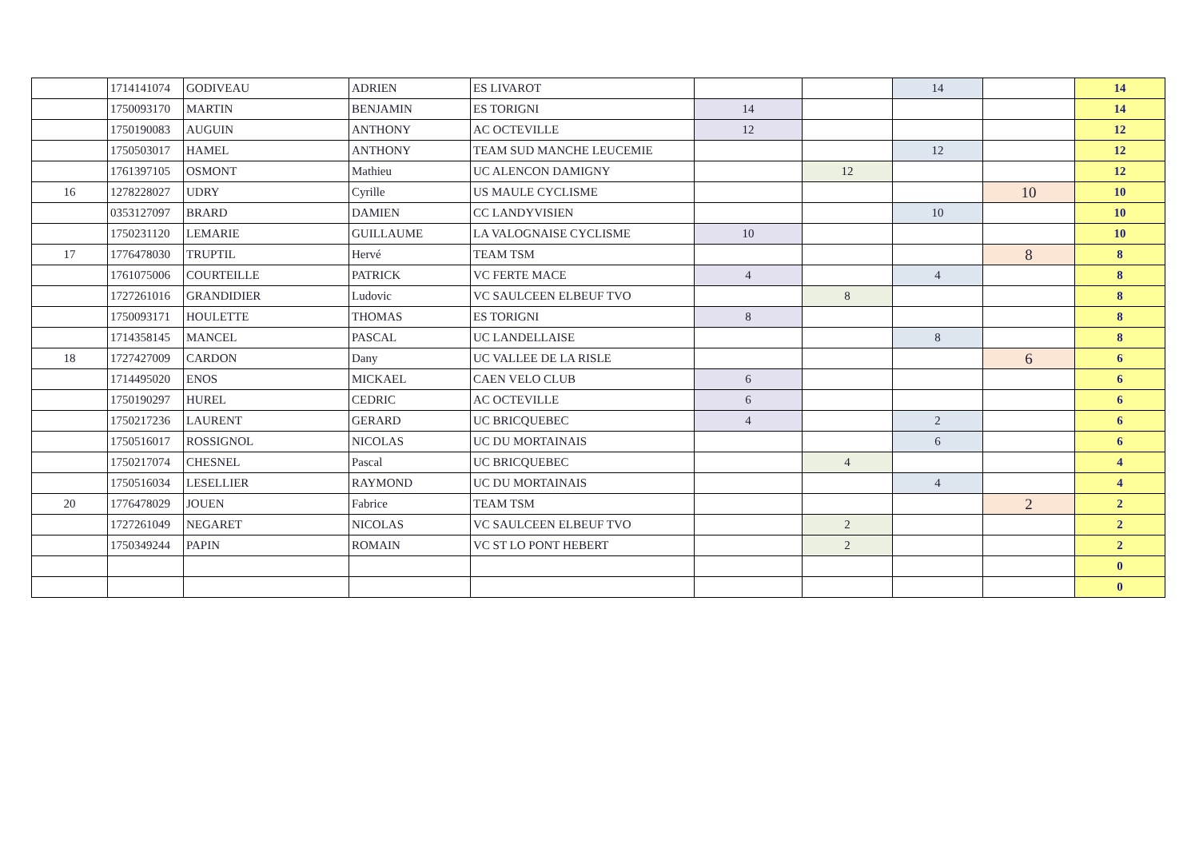| | 1714141074 | GODIVEAU | ADRIEN | ES LIVAROT | | | 14 | | 14 |
| | 1750093170 | MARTIN | BENJAMIN | ES TORIGNI | 14 | | | | 14 |
| | 1750190083 | AUGUIN | ANTHONY | AC OCTEVILLE | 12 | | | | 12 |
| | 1750503017 | HAMEL | ANTHONY | TEAM SUD MANCHE LEUCEMIE | | | 12 | | 12 |
| | 1761397105 | OSMONT | Mathieu | UC ALENCON DAMIGNY | | 12 | | | 12 |
| 16 | 1278228027 | UDRY | Cyrille | US MAULE CYCLISME | | | | 10 | 10 |
| | 0353127097 | BRARD | DAMIEN | CC LANDYVISIEN | | | 10 | | 10 |
| | 1750231120 | LEMARIE | GUILLAUME | LA VALOGNAISE CYCLISME | 10 | | | | 10 |
| 17 | 1776478030 | TRUPTIL | Hervé | TEAM TSM | | | | 8 | 8 |
| | 1761075006 | COURTEILLE | PATRICK | VC FERTE MACE | 4 | | 4 | | 8 |
| | 1727261016 | GRANDIDIER | Ludovic | VC SAULCEEN ELBEUF TVO | | 8 | | | 8 |
| | 1750093171 | HOULETTE | THOMAS | ES TORIGNI | 8 | | | | 8 |
| | 1714358145 | MANCEL | PASCAL | UC LANDELLAISE | | | 8 | | 8 |
| 18 | 1727427009 | CARDON | Dany | UC VALLEE DE LA RISLE | | | | 6 | 6 |
| | 1714495020 | ENOS | MICKAEL | CAEN VELO CLUB | 6 | | | | 6 |
| | 1750190297 | HUREL | CEDRIC | AC OCTEVILLE | 6 | | | | 6 |
| | 1750217236 | LAURENT | GERARD | UC BRICQUEBEC | 4 | | 2 | | 6 |
| | 1750516017 | ROSSIGNOL | NICOLAS | UC DU MORTAINAIS | | | 6 | | 6 |
| | 1750217074 | CHESNEL | Pascal | UC BRICQUEBEC | | 4 | | | 4 |
| | 1750516034 | LESELLIER | RAYMOND | UC DU MORTAINAIS | | | 4 | | 4 |
| 20 | 1776478029 | JOUEN | Fabrice | TEAM TSM | | | | 2 | 2 |
| | 1727261049 | NEGARET | NICOLAS | VC SAULCEEN ELBEUF TVO | | 2 | | | 2 |
| | 1750349244 | PAPIN | ROMAIN | VC ST LO PONT HEBERT | | 2 | | | 2 |
| | | | | | | | | | 0 |
| | | | | | | | | | 0 |